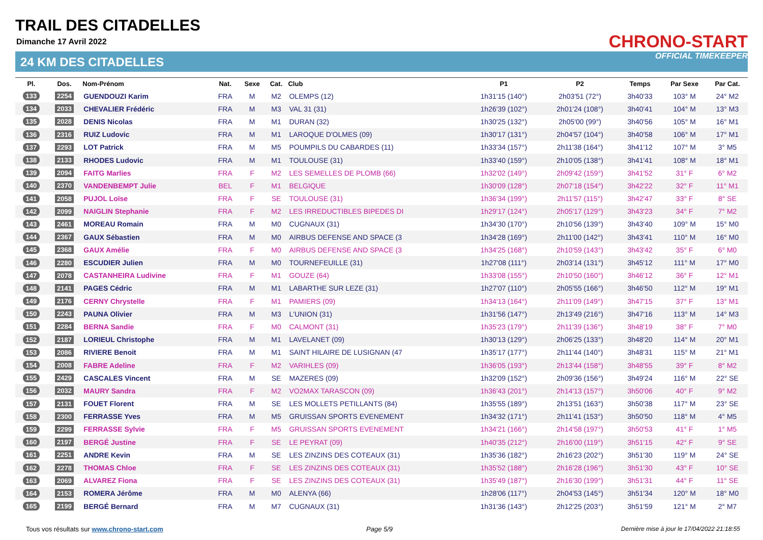TRAIL DES CITADELLES
Dimanche 17 Avril 2022
24 KM DES CITADELLES
CHRONO-START
OFFICIAL TIMEKEEPER
| Pl. | Dos. | Nom-Prénom | Nat. | Sexe | Cat. | Club | P1 | P2 | Temps | Par Sexe | Par Cat. |
| --- | --- | --- | --- | --- | --- | --- | --- | --- | --- | --- | --- |
| 133 | 2254 | GUENDOUZI Karim | FRA | M | M2 | OLEMPS (12) | 1h31'15 (140°) | 2h03'51 (72°) | 3h40'33 | 103° M | 24° M2 |
| 134 | 2033 | CHEVALIER Frédéric | FRA | M | M3 | VAL 31 (31) | 1h26'39 (102°) | 2h01'24 (108°) | 3h40'41 | 104° M | 13° M3 |
| 135 | 2028 | DENIS Nicolas | FRA | M | M1 | DURAN (32) | 1h30'25 (132°) | 2h05'00 (99°) | 3h40'56 | 105° M | 16° M1 |
| 136 | 2316 | RUIZ Ludovic | FRA | M | M1 | LAROQUE D'OLMES (09) | 1h30'17 (131°) | 2h04'57 (104°) | 3h40'58 | 106° M | 17° M1 |
| 137 | 2293 | LOT Patrick | FRA | M | M5 | POUMPILS DU CABARDES (11) | 1h33'34 (157°) | 2h11'38 (164°) | 3h41'12 | 107° M | 3° M5 |
| 138 | 2133 | RHODES Ludovic | FRA | M | M1 | TOULOUSE (31) | 1h33'40 (159°) | 2h10'05 (138°) | 3h41'41 | 108° M | 18° M1 |
| 139 | 2094 | FAITG Marlies | FRA | F | M2 | LES SEMELLES DE PLOMB (66) | 1h32'02 (149°) | 2h09'42 (159°) | 3h41'52 | 31° F | 6° M2 |
| 140 | 2370 | VANDENBEMPT Julie | BEL | F | M1 | BELGIQUE | 1h30'09 (128°) | 2h07'18 (154°) | 3h42'22 | 32° F | 11° M1 |
| 141 | 2058 | PUJOL Loïse | FRA | F | SE | TOULOUSE (31) | 1h36'34 (199°) | 2h11'57 (115°) | 3h42'47 | 33° F | 8° SE |
| 142 | 2099 | NAIGLIN Stephanie | FRA | F | M2 | LES IRREDUCTIBLES BIPEDES DI | 1h29'17 (124°) | 2h05'17 (129°) | 3h43'23 | 34° F | 7° M2 |
| 143 | 2461 | MOREAU Romain | FRA | M | M0 | CUGNAUX (31) | 1h34'30 (170°) | 2h10'56 (139°) | 3h43'40 | 109° M | 15° M0 |
| 144 | 2367 | GAUX Sébastien | FRA | M | M0 | AIRBUS DEFENSE AND SPACE (3 | 1h34'28 (169°) | 2h11'00 (142°) | 3h43'41 | 110° M | 16° M0 |
| 145 | 2368 | GAUX Amélie | FRA | F | M0 | AIRBUS DEFENSE AND SPACE (3 | 1h34'25 (168°) | 2h10'59 (143°) | 3h43'42 | 35° F | 6° M0 |
| 146 | 2280 | ESCUDIER Julien | FRA | M | M0 | TOURNEFEUILLE (31) | 1h27'08 (111°) | 2h03'14 (131°) | 3h45'12 | 111° M | 17° M0 |
| 147 | 2078 | CASTANHEIRA Ludivine | FRA | F | M1 | GOUZE (64) | 1h33'08 (155°) | 2h10'50 (160°) | 3h46'12 | 36° F | 12° M1 |
| 148 | 2141 | PAGES Cédric | FRA | M | M1 | LABARTHE SUR LEZE (31) | 1h27'07 (110°) | 2h05'55 (166°) | 3h46'50 | 112° M | 19° M1 |
| 149 | 2176 | CERNY Chrystelle | FRA | F | M1 | PAMIERS (09) | 1h34'13 (164°) | 2h11'09 (149°) | 3h47'15 | 37° F | 13° M1 |
| 150 | 2243 | PAUNA Olivier | FRA | M | M3 | L'UNION (31) | 1h31'56 (147°) | 2h13'49 (216°) | 3h47'16 | 113° M | 14° M3 |
| 151 | 2284 | BERNA Sandie | FRA | F | M0 | CALMONT (31) | 1h35'23 (179°) | 2h11'39 (136°) | 3h48'19 | 38° F | 7° M0 |
| 152 | 2187 | LORIEUL Christophe | FRA | M | M1 | LAVELANET (09) | 1h30'13 (129°) | 2h06'25 (133°) | 3h48'20 | 114° M | 20° M1 |
| 153 | 2086 | RIVIERE Benoit | FRA | M | M1 | SAINT HILAIRE DE LUSIGNAN (47 | 1h35'17 (177°) | 2h11'44 (140°) | 3h48'31 | 115° M | 21° M1 |
| 154 | 2008 | FABRE Adeline | FRA | F | M2 | VARIHLES (09) | 1h36'05 (193°) | 2h13'44 (158°) | 3h48'55 | 39° F | 8° M2 |
| 155 | 2429 | CASCALES Vincent | FRA | M | SE | MAZERES (09) | 1h32'09 (152°) | 2h09'36 (156°) | 3h49'24 | 116° M | 22° SE |
| 156 | 2032 | MAURY Sandra | FRA | F | M2 | VO2MAX TARASCON (09) | 1h36'43 (201°) | 2h14'13 (157°) | 3h50'06 | 40° F | 9° M2 |
| 157 | 2131 | FOUET Florent | FRA | M | SE | LES MOLLETS PETILLANTS (84) | 1h35'55 (189°) | 2h13'51 (163°) | 3h50'38 | 117° M | 23° SE |
| 158 | 2300 | FERRASSE Yves | FRA | M | M5 | GRUISSAN SPORTS EVENEMENT | 1h34'32 (171°) | 2h11'41 (153°) | 3h50'50 | 118° M | 4° M5 |
| 159 | 2299 | FERRASSE Sylvie | FRA | F | M5 | GRUISSAN SPORTS EVENEMENT | 1h34'21 (166°) | 2h14'58 (197°) | 3h50'53 | 41° F | 1° M5 |
| 160 | 2197 | BERGÉ Justine | FRA | F | SE | LE PEYRAT (09) | 1h40'35 (212°) | 2h16'00 (119°) | 3h51'15 | 42° F | 9° SE |
| 161 | 2251 | ANDRE Kevin | FRA | M | SE | LES ZINZINS DES COTEAUX (31) | 1h35'36 (182°) | 2h16'23 (202°) | 3h51'30 | 119° M | 24° SE |
| 162 | 2278 | THOMAS Chloe | FRA | F | SE | LES ZINZINS DES COTEAUX (31) | 1h35'52 (188°) | 2h16'28 (196°) | 3h51'30 | 43° F | 10° SE |
| 163 | 2069 | ALVAREZ Fiona | FRA | F | SE | LES ZINZINS DES COTEAUX (31) | 1h35'49 (187°) | 2h16'30 (199°) | 3h51'31 | 44° F | 11° SE |
| 164 | 2153 | ROMERA Jérôme | FRA | M | M0 | ALENYA (66) | 1h28'06 (117°) | 2h04'53 (145°) | 3h51'34 | 120° M | 18° M0 |
| 165 | 2199 | BERGÉ Bernard | FRA | M | M7 | CUGNAUX (31) | 1h31'36 (143°) | 2h12'25 (203°) | 3h51'59 | 121° M | 2° M7 |
Tous vos résultats sur www.chrono-start.com
Page 5/9
Dernière mise à jour le 17/04/2022 21:18:55